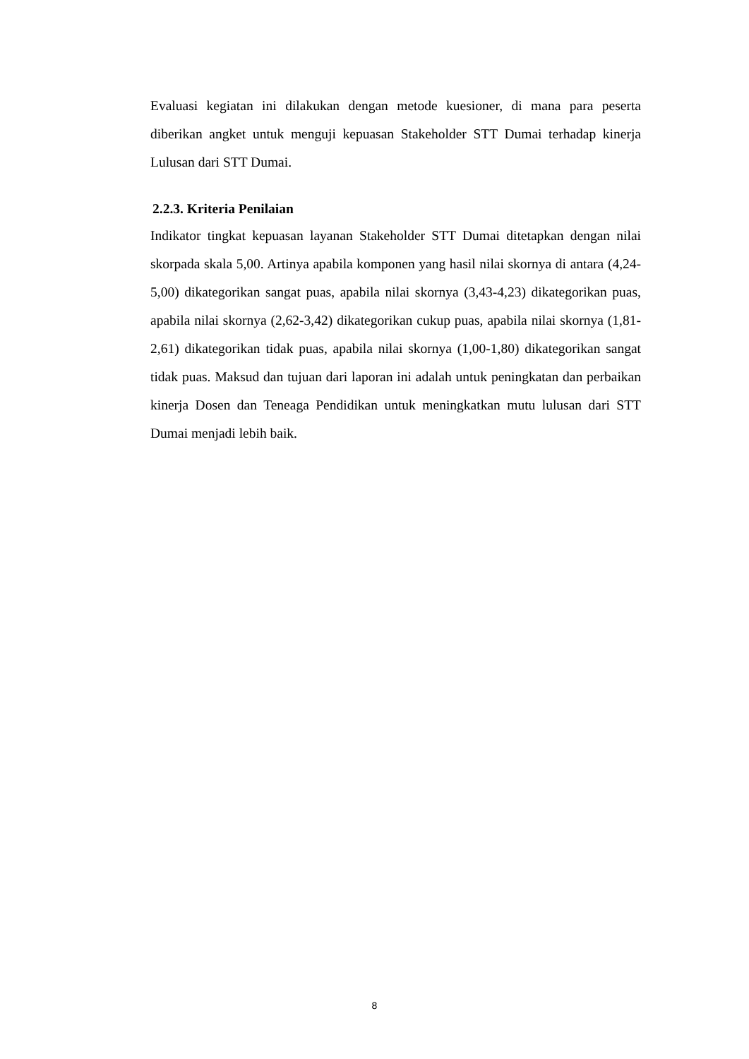Evaluasi kegiatan ini dilakukan dengan metode kuesioner, di mana para peserta diberikan angket untuk menguji kepuasan Stakeholder STT Dumai terhadap kinerja Lulusan dari STT Dumai.
2.2.3. Kriteria Penilaian
Indikator tingkat kepuasan layanan Stakeholder STT Dumai ditetapkan dengan nilai skorpada skala 5,00. Artinya apabila komponen yang hasil nilai skornya di antara (4,24- 5,00) dikategorikan sangat puas, apabila nilai skornya (3,43-4,23) dikategorikan puas, apabila nilai skornya (2,62-3,42) dikategorikan cukup puas, apabila nilai skornya (1,81-2,61) dikategorikan tidak puas, apabila nilai skornya (1,00-1,80) dikategorikan sangat tidak puas. Maksud dan tujuan dari laporan ini adalah untuk peningkatan dan perbaikan kinerja Dosen dan Teneaga Pendidikan untuk meningkatkan mutu lulusan dari STT Dumai menjadi lebih baik.
8